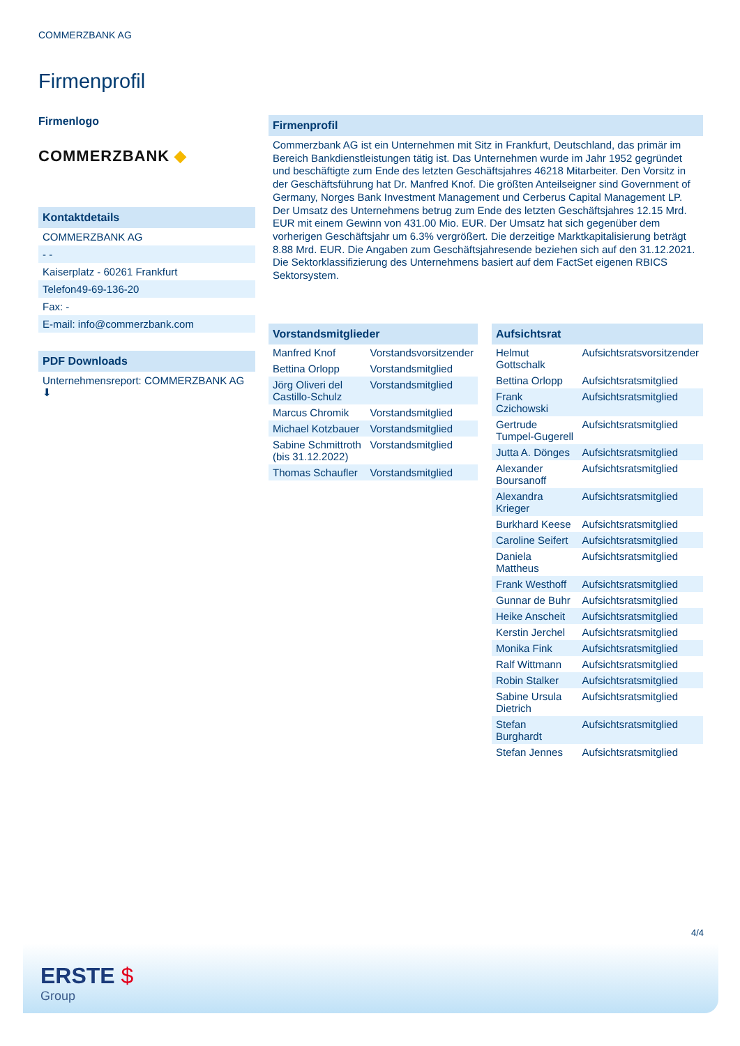COMMERZBANK AG
Firmenprofil
Firmenlogo
COMMERZBANK ◆
Kontaktdetails
COMMERZBANK AG
- -
Kaiserplatz - 60261 Frankfurt
Telefon49-69-136-20
Fax: -
E-mail: info@commerzbank.com
PDF Downloads
Unternehmensreport: COMMERZBANK AG ⬇
Firmenprofil
Commerzbank AG ist ein Unternehmen mit Sitz in Frankfurt, Deutschland, das primär im Bereich Bankdienstleistungen tätig ist. Das Unternehmen wurde im Jahr 1952 gegründet und beschäftigte zum Ende des letzten Geschäftsjahres 46218 Mitarbeiter. Den Vorsitz in der Geschäftsführung hat Dr. Manfred Knof. Die größten Anteilseigner sind Government of Germany, Norges Bank Investment Management und Cerberus Capital Management LP. Der Umsatz des Unternehmens betrug zum Ende des letzten Geschäftsjahres 12.15 Mrd. EUR mit einem Gewinn von 431.00 Mio. EUR. Der Umsatz hat sich gegenüber dem vorherigen Geschäftsjahr um 6.3% vergrößert. Die derzeitige Marktkapitalisierung beträgt 8.88 Mrd. EUR. Die Angaben zum Geschäftsjahresende beziehen sich auf den 31.12.2021. Die Sektorklassifizierung des Unternehmens basiert auf dem FactSet eigenen RBICS Sektorsystem.
Vorstandsmitglieder
| Manfred Knof | Vorstandsvorsitzender |
| Bettina Orlopp | Vorstandsmitglied |
| Jörg Oliveri del Castillo-Schulz | Vorstandsmitglied |
| Marcus Chromik | Vorstandsmitglied |
| Michael Kotzbauer | Vorstandsmitglied |
| Sabine Schmittroth (bis 31.12.2022) | Vorstandsmitglied |
| Thomas Schaufler | Vorstandsmitglied |
Aufsichtsrat
| Helmut Gottschalk | Aufsichtsratsvorsitzender |
| Bettina Orlopp | Aufsichtsratsmitglied |
| Frank Czichowski | Aufsichtsratsmitglied |
| Gertrude Tumpel-Gugerell | Aufsichtsratsmitglied |
| Jutta A. Dönges | Aufsichtsratsmitglied |
| Alexander Boursanoff | Aufsichtsratsmitglied |
| Alexandra Krieger | Aufsichtsratsmitglied |
| Burkhard Keese | Aufsichtsratsmitglied |
| Caroline Seifert | Aufsichtsratsmitglied |
| Daniela Mattheus | Aufsichtsratsmitglied |
| Frank Westhoff | Aufsichtsratsmitglied |
| Gunnar de Buhr | Aufsichtsratsmitglied |
| Heike Anscheit | Aufsichtsratsmitglied |
| Kerstin Jerchel | Aufsichtsratsmitglied |
| Monika Fink | Aufsichtsratsmitglied |
| Ralf Wittmann | Aufsichtsratsmitglied |
| Robin Stalker | Aufsichtsratsmitglied |
| Sabine Ursula Dietrich | Aufsichtsratsmitglied |
| Stefan Burghardt | Aufsichtsratsmitglied |
| Stefan Jennes | Aufsichtsratsmitglied |
4/4
ERSTE $
Group